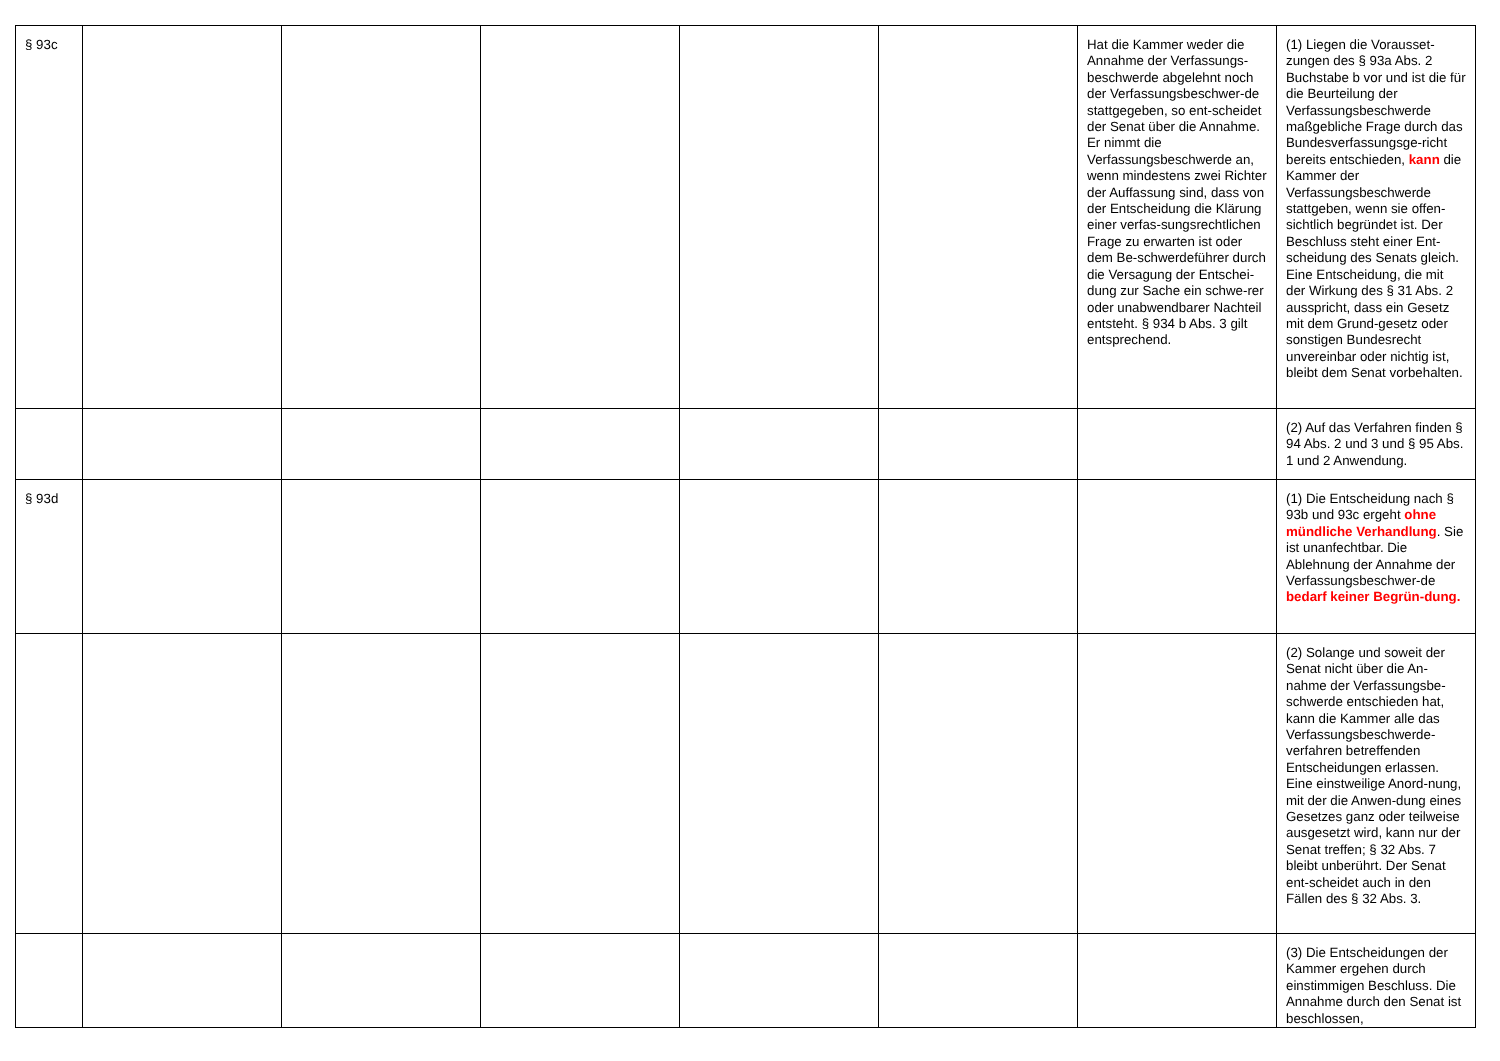| § 93c | | | | | | Hat die Kammer weder die Annahme der Verfassungs-beschwerde abgelehnt noch der Verfassungsbeschwer-de stattgegeben, so ent-scheidet der Senat über die Annahme. Er nimmt die Verfassungsbeschwerde an, wenn mindestens zwei Richter der Auffassung sind, dass von der Entscheidung die Klärung einer verfas-sungsrechtlichen Frage zu erwarten ist oder dem Be-schwerdeführer durch die Versagung der Entschei-dung zur Sache ein schwe-rer oder unabwendbarer Nachteil entsteht. § 934 b Abs. 3 gilt entsprechend. | (1) Liegen die Vorausset-zungen des § 93a Abs. 2 Buchstabe b vor und ist die für die Beurteilung der Verfassungsbeschwerde maßgebliche Frage durch das Bundesverfassungsge-richt bereits entschieden, kann die Kammer der Verfassungsbeschwerde stattgeben, wenn sie offen-sichtlich begründet ist. Der Beschluss steht einer Ent-scheidung des Senats gleich. Eine Entscheidung, die mit der Wirkung des § 31 Abs. 2 ausspricht, dass ein Gesetz mit dem Grund-gesetz oder sonstigen Bundesrecht unvereinbar oder nichtig ist, bleibt dem Senat vorbehalten. |
| | | | | | | | (2) Auf das Verfahren finden § 94 Abs. 2 und 3 und § 95 Abs. 1 und 2 Anwendung. |
| § 93d | | | | | | | (1) Die Entscheidung nach § 93b und 93c ergeht ohne mündliche Verhandlung . Sie ist unanfechtbar. Die Ablehnung der Annahme der Verfassungsbeschwer-de bedarf keiner Begrün-dung. |
| | | | | | | | (2) Solange und soweit der Senat nicht über die An-nahme der Verfassungsbe-schwerde entschieden hat, kann die Kammer alle das Verfassungsbeschwerde-verfahren betreffenden Entscheidungen erlassen. Eine einstweilige Anord-nung, mit der die Anwen-dung eines Gesetzes ganz oder teilweise ausgesetzt wird, kann nur der Senat treffen; § 32 Abs. 7 bleibt unberührt. Der Senat ent-scheidet auch in den Fällen des § 32 Abs. 3. |
| | | | | | | | (3) Die Entscheidungen der Kammer ergehen durch einstimmigen Beschluss. Die Annahme durch den Senat ist beschlossen, |